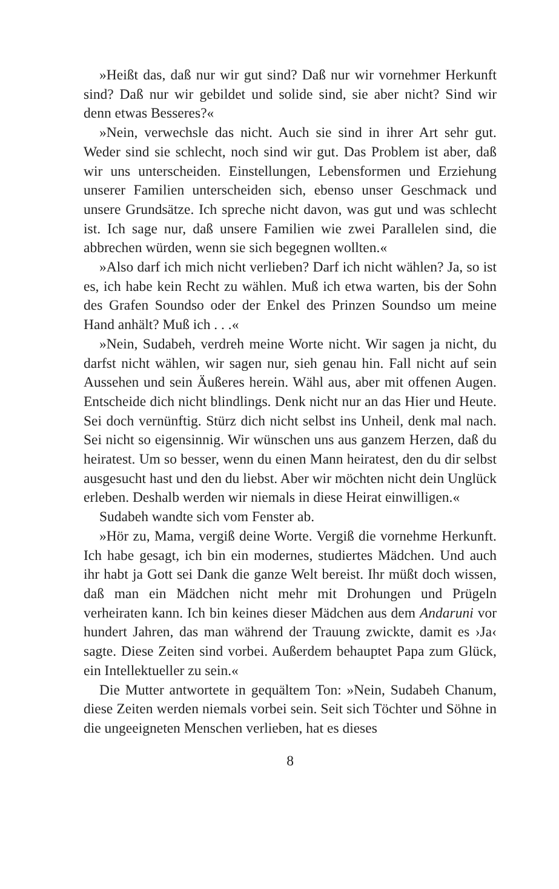»Heißt das, daß nur wir gut sind? Daß nur wir vornehmer Her­kunft sind? Daß nur wir gebildet und solide sind, sie aber nicht? Sind wir denn etwas Besseres?«
»Nein, verwechsle das nicht. Auch sie sind in ihrer Art sehr gut. Weder sind sie schlecht, noch sind wir gut. Das Problem ist aber, daß wir uns unterscheiden. Einstellungen, Lebensformen und Er­ziehung unserer Familien unterscheiden sich, ebenso unser Ge­schmack und unsere Grundsätze. Ich spreche nicht davon, was gut und was schlecht ist. Ich sage nur, daß unsere Familien wie zwei Par­allelen sind, die abbrechen würden, wenn sie sich begegnen woll­ten.«
»Also darf ich mich nicht verlieben? Darf ich nicht wählen? Ja, so ist es, ich habe kein Recht zu wählen. Muß ich etwa warten, bis der Sohn des Grafen Soundso oder der Enkel des Prinzen Soundso um meine Hand anhält? Muß ich . . .«
»Nein, Sudabeh, verdreh meine Worte nicht. Wir sagen ja nicht, du darfst nicht wählen, wir sagen nur, sieh genau hin. Fall nicht auf sein Aussehen und sein Äußeres herein. Wähl aus, aber mit offenen Augen. Entscheide dich nicht blindlings. Denk nicht nur an das Hier und Heute. Sei doch vernünftig. Stürz dich nicht selbst ins Un­heil, denk mal nach. Sei nicht so eigensinnig. Wir wünschen uns aus ganzem Herzen, daß du heiratest. Um so besser, wenn du einen Mann heiratest, den du dir selbst ausgesucht hast und den du liebst. Aber wir möchten nicht dein Unglück erleben. Deshalb werden wir niemals in diese Heirat einwilligen.«
Sudabeh wandte sich vom Fenster ab.
»Hör zu, Mama, vergiß deine Worte. Vergiß die vornehme Her­kunft. Ich habe gesagt, ich bin ein modernes, studiertes Mädchen. Und auch ihr habt ja Gott sei Dank die ganze Welt bereist. Ihr müßt doch wissen, daß man ein Mädchen nicht mehr mit Dro­hungen und Prügeln verheiraten kann. Ich bin keines dieser Mäd­chen aus dem Andaruni vor hundert Jahren, das man während der Trauung zwickte, damit es ›Ja‹ sagte. Diese Zeiten sind vor­bei. Außerdem behauptet Papa zum Glück, ein Intellektueller zu sein.«
Die Mutter antwortete in gequältem Ton: »Nein, Sudabeh Cha­num, diese Zeiten werden niemals vorbei sein. Seit sich Töchter und Söhne in die ungeeigneten Menschen verlieben, hat es dieses
8